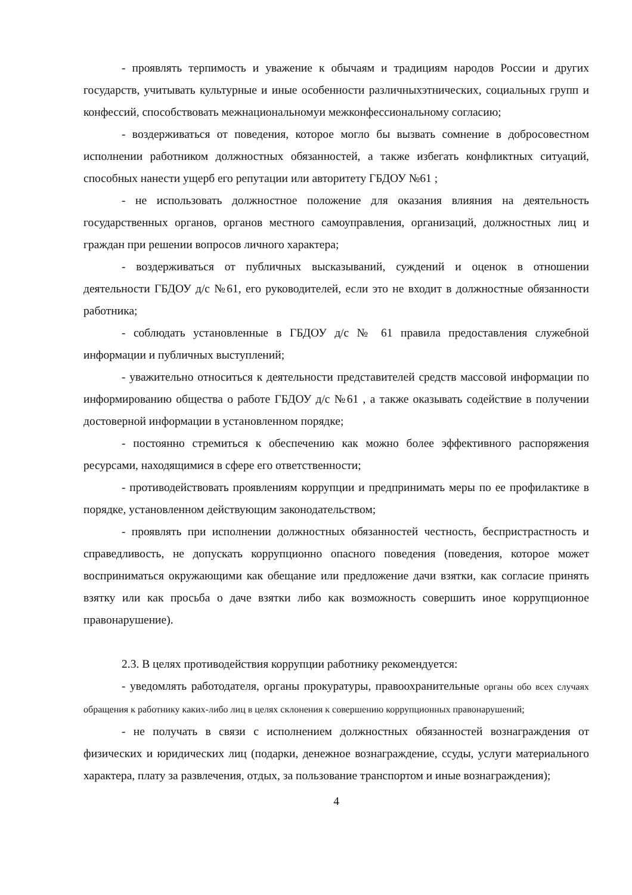- проявлять терпимость и уважение к обычаям и традициям народов России и других государств, учитывать культурные и иные особенности различныхэтнических, социальных групп и конфессий, способствовать межнациональномуи межконфессиональному согласию;
- воздерживаться от поведения, которое могло бы вызвать сомнение в добросовестном исполнении работником должностных обязанностей, а также избегать конфликтных ситуаций, способных нанести ущерб его репутации или авторитету ГБДОУ №61 ;
- не использовать должностное положение для оказания влияния на деятельность государственных органов, органов местного самоуправления, организаций, должностных лиц и граждан при решении вопросов личного характера;
- воздерживаться от публичных высказываний, суждений и оценок в отношении деятельности ГБДОУ д/с №61, его руководителей, если это не входит в должностные обязанности работника;
- соблюдать установленные в ГБДОУ д/с № 61 правила предоставления служебной информации и публичных выступлений;
- уважительно относиться к деятельности представителей средств массовой информации по информированию общества о работе ГБДОУ д/с №61 , а также оказывать содействие в получении достоверной информации в установленном порядке;
- постоянно стремиться к обеспечению как можно более эффективного распоряжения ресурсами, находящимися в сфере его ответственности;
- противодействовать проявлениям коррупции и предпринимать меры по ее профилактике в порядке, установленном действующим законодательством;
- проявлять при исполнении должностных обязанностей честность, беспристрастность и справедливость, не допускать коррупционно опасного поведения (поведения, которое может восприниматься окружающими как обещание или предложение дачи взятки, как согласие принять взятку или как просьба о даче взятки либо как возможность совершить иное коррупционное правонарушение).
2.3. В целях противодействия коррупции работнику рекомендуется:
- уведомлять работодателя, органы прокуратуры, правоохранительные органы обо всех случаях обращения к работнику каких-либо лиц в целях склонения к совершению коррупционных правонарушений;
- не получать в связи с исполнением должностных обязанностей вознаграждения от физических и юридических лиц (подарки, денежное вознаграждение, ссуды, услуги материального характера, плату за развлечения, отдых, за пользование транспортом и иные вознаграждения);
4